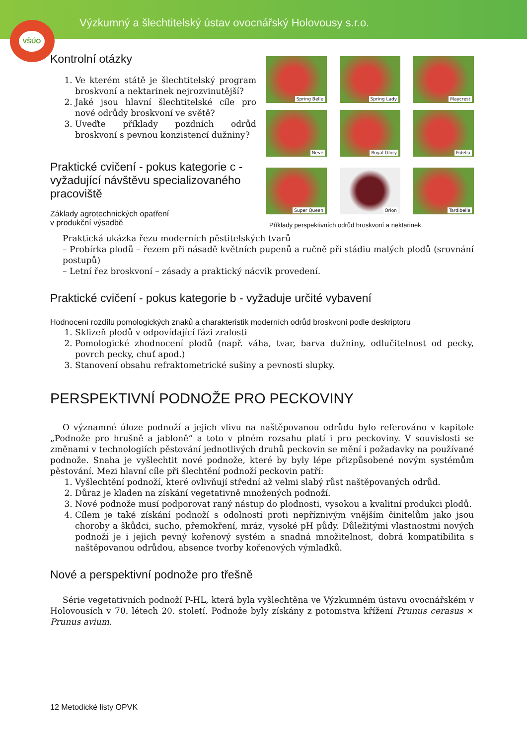Výzkumný a šlechtitelský ústav ovocnářský Holovousy s.r.o.
VŠÚO
Kontrolní otázky
1. Ve kterém státě je šlechtitelský program broskvoní a nektarinek nejrozvinutější?
2. Jaké jsou hlavní šlechtitelské cíle pro nové odrůdy broskvoní ve světě?
3. Uveďte příklady pozdních odrůd broskvoní s pevnou konzistencí dužniny?
Praktické cvičení - pokus kategorie c - vyžadující návštěvu specializovaného pracoviště
Základy agrotechnických opatření
v produkční výsadbě
Spring Belle
Spring Lady
Maycrest
Neve
Royal Glory
Fidelia
Super Queen
Orion
Tardibelle
Příklady perspektivních odrůd broskvoní a nektarinek.
Praktická ukázka řezu moderních pěstitelských tvarů
– Probírka plodů – řezem při násadě květních pupenů a ručně při stádiu malých plodů (srovnání postupů)
– Letní řez broskvoní – zásady a praktický nácvik provedení.
Praktické cvičení - pokus kategorie b - vyžaduje určité vybavení
Hodnocení rozdílu pomologických znaků a charakteristik moderních odrůd broskvoní podle deskriptoru
1. Sklizeň plodů v odpovídající fázi zralosti
2. Pomologické zhodnocení plodů (např. váha, tvar, barva dužniny, odlučitelnost od pecky, povrch pecky, chuť apod.)
3. Stanovení obsahu refraktometrické sušiny a pevnosti slupky.
PERSPEKTIVNÍ PODNOŽE PRO PECKOVINY
O významné úloze podnoží a jejich vlivu na naštěpovanou odrůdu bylo referováno v kapitole „Podnože pro hrušně a jabloně“ a toto v plném rozsahu platí i pro peckoviny. V souvislosti se změnami v technologiích pěstování jednotlivých druhů peckovin se mění i požadavky na používané podnože. Snaha je vyšlechtit nové podnože, které by byly lépe přizpůsobené novým systémům pěstování. Mezi hlavní cíle při šlechtění podnoží peckovin patří:
1. Vyšlechtění podnoží, které ovlivňují střední až velmi slabý růst naštěpovaných odrůd.
2. Důraz je kladen na získání vegetativně množených podnoží.
3. Nové podnože musí podporovat raný nástup do plodnosti, vysokou a kvalitní produkci plodů.
4. Cílem je také získání podnoží s odolností proti nepříznivým vnějším činitelům jako jsou choroby a škůdci, sucho, přemokření, mráz, vysoké pH půdy. Důležitými vlastnostmi nových podnoží je i jejich pevný kořenový systém a snadná množitelnost, dobrá kompatibilita s naštěpovanou odrůdou, absence tvorby kořenových výmladků.
Nové a perspektivní podnože pro třešně
Série vegetativních podnoží P-HL, která byla vyšlechtěna ve Výzkumném ústavu ovocnářském v Holovousích v 70. létech 20. století. Podnože byly získány z potomstva křížení Prunus cerasus × Prunus avium.
12 Metodické listy OPVK